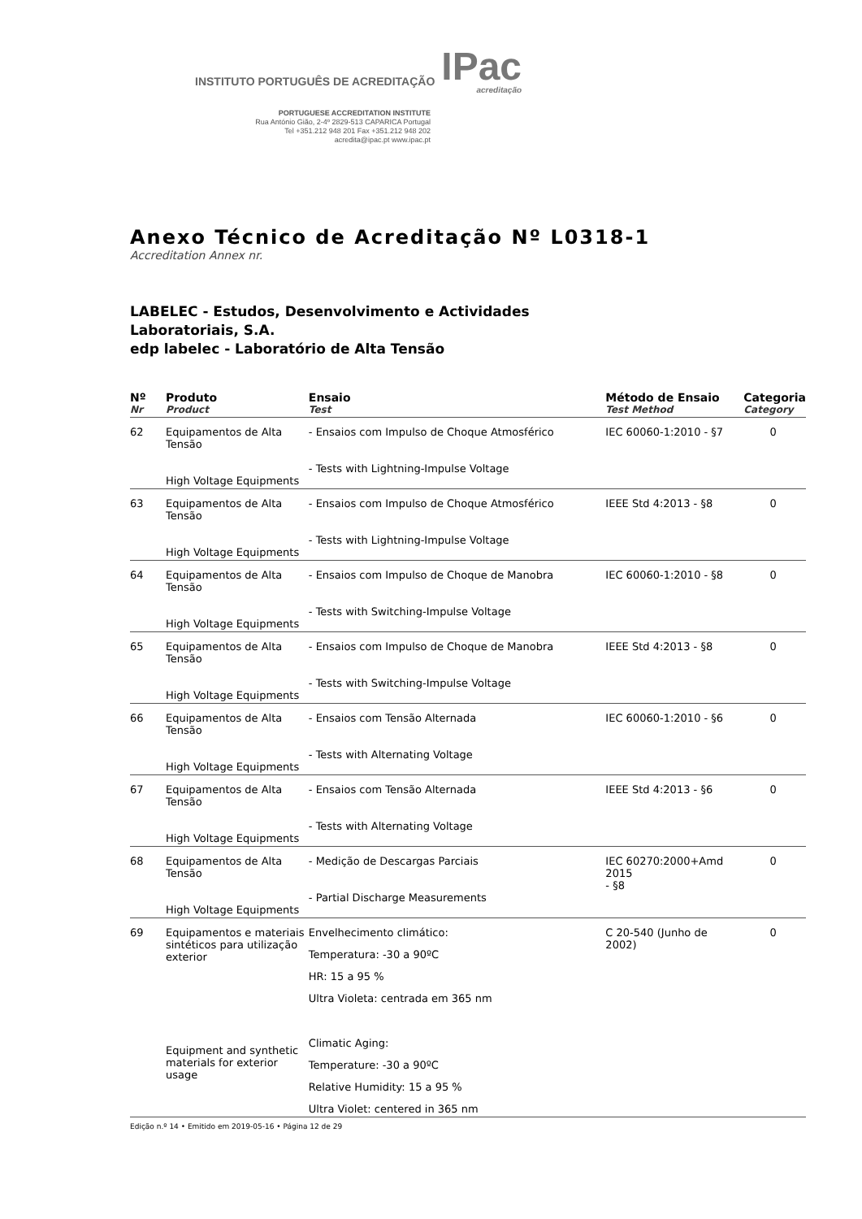INSTITUTO PORTUGUÊS DE ACREDITAÇÃO IPac
acreditação
PORTUGUESE ACCREDITATION INSTITUTE
Rua António Gião, 2-4º 2829-513 CAPARICA Portugal
Tel +351.212 948 201 Fax +351.212 948 202
acredita@ipac.pt www.ipac.pt
Anexo Técnico de Acreditação Nº L0318-1
Accreditation Annex nr.
LABELEC - Estudos, Desenvolvimento e Actividades
Laboratoriais, S.A.
edp labelec - Laboratório de Alta Tensão
| Nº Nr | Produto Product | Ensaio Test | Método de Ensaio Test Method | Categoria Category |
| --- | --- | --- | --- | --- |
| 62 | Equipamentos de Alta Tensão High Voltage Equipments | - Ensaios com Impulso de Choque Atmosférico - Tests with Lightning-Impulse Voltage | IEC 60060-1:2010 - §7 | 0 |
| 63 | Equipamentos de Alta Tensão High Voltage Equipments | - Ensaios com Impulso de Choque Atmosférico - Tests with Lightning-Impulse Voltage | IEEE Std 4:2013 - §8 | 0 |
| 64 | Equipamentos de Alta Tensão High Voltage Equipments | - Ensaios com Impulso de Choque de Manobra - Tests with Switching-Impulse Voltage | IEC 60060-1:2010 - §8 | 0 |
| 65 | Equipamentos de Alta Tensão High Voltage Equipments | - Ensaios com Impulso de Choque de Manobra - Tests with Switching-Impulse Voltage | IEEE Std 4:2013 - §8 | 0 |
| 66 | Equipamentos de Alta Tensão High Voltage Equipments | - Ensaios com Tensão Alternada - Tests with Alternating Voltage | IEC 60060-1:2010 - §6 | 0 |
| 67 | Equipamentos de Alta Tensão High Voltage Equipments | - Ensaios com Tensão Alternada - Tests with Alternating Voltage | IEEE Std 4:2013 - §6 | 0 |
| 68 | Equipamentos de Alta Tensão High Voltage Equipments | - Medição de Descargas Parciais - Partial Discharge Measurements | IEC 60270:2000+Amd 2015 - §8 | 0 |
| 69 | Equipamentos e materiais sintéticos para utilização exterior Equipment and synthetic materials for exterior usage | Envelhecimento climático: Temperatura: -30 a 90ºC HR: 15 a 95 % Ultra Violeta: centrada em 365 nm Climatic Aging: Temperature: -30 a 90ºC Relative Humidity: 15 a 95 % Ultra Violet: centered in 365 nm | C 20-540 (Junho de 2002) | 0 |
Edição n.º 14 • Emitido em 2019-05-16 • Página 12 de 29